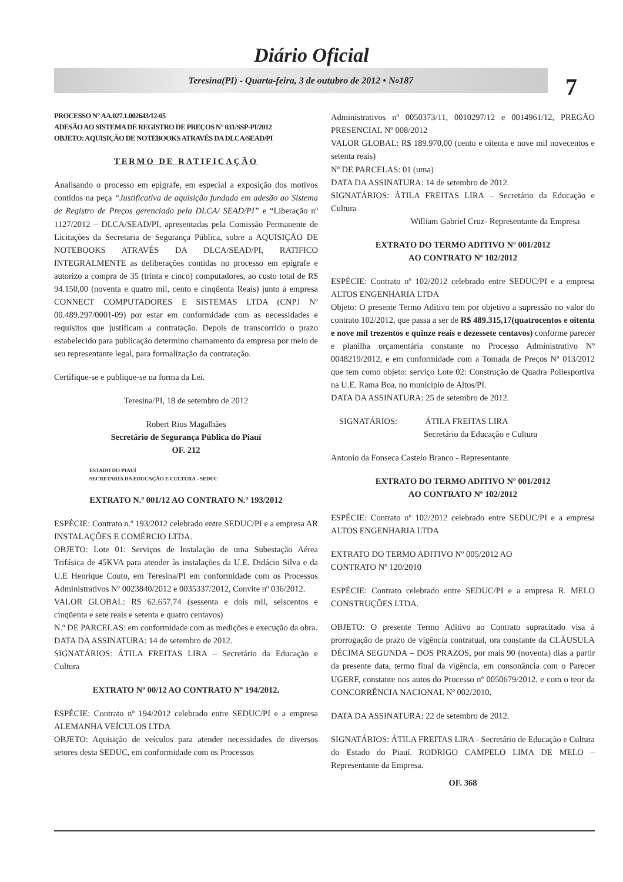Diário Oficial
Teresina(PI) - Quarta-feira, 3 de outubro de 2012 • N<sup>o</sup> 187
7
PROCESSO N° AA.027.1.002643/12-05
ADESÃO AO SISTEMA DE REGISTRO DE PREÇOS N° 031/SSP-PI/2012
OBJETO: AQUISIÇÃO DE NOTEBOOKS ATRAVÉS DA DLCA/SEAD/PI
TERMO DE RATIFICAÇÃO
Analisando o processo em epígrafe, em especial a exposição dos motivos contidos na peça “Justificativa de aquisição fundada em adesão ao Sistema de Registro de Preços gerenciado pela DLCA/ SEAD/PI” e “Liberação nº 1127/2012 – DLCA/SEAD/PI, apresentadas pela Comissão Permanente de Licitações da Secretaria de Segurança Pública, sobre a AQUISIÇÃO DE NOTEBOOKS ATRAVÉS DA DLCA/SEAD/PI, RATIFICO INTEGRALMENTE as deliberações contidas no processo em epígrafe e autorizo a compra de 35 (trinta e cinco) computadores, ao custo total de R$ 94.150,00 (noventa e quatro mil, cento e cinqüenta Reais) junto à empresa CONNECT COMPUTADORES E SISTEMAS LTDA (CNPJ Nº 00.489.297/0001-09) por estar em conformidade com as necessidades e requisitos que justificam a contratação. Depois de transcorrido o prazo estabelecido para publicação determino chamamento da empresa por meio de seu representante legal, para formalização da contratação.
Certifique-se e publique-se na forma da Lei.
Teresina/PI, 18 de setembro de 2012
Robert Rios Magalhães
Secretário de Segurança Pública do Piauí
OF. 212
ESTADO DO PIAUÍ
SECRETARIA DA EDUCAÇÃO E CULTURA - SEDUC
EXTRATO N.º 001/12 AO CONTRATO N.º 193/2012
ESPÉCIE: Contrato n.º 193/2012 celebrado entre SEDUC/PI e a empresa AR INSTALAÇÕES E COMÉRCIO LTDA.
OBJETO: Lote 01: Serviços de Instalação de uma Subestação Aérea Trifásica de 45KVA para atender às instalações da U.E. Didácio Silva e da U.E Henrique Couto, em Teresina/PI em conformidade com os Processos Administrativos Nº 0023840/2012 e 0035337/2012, Convite nº 036/2012.
VALOR GLOBAL: R$ 62.657,74 (sessenta e dois mil, seiscentos e cinqüenta e sete reais e setenta e quatro centavos)
N.º DE PARCELAS: em conformidade com as medições e execução da obra.
DATA DA ASSINATURA: 14 de setembro de 2012.
SIGNATÁRIOS: ÁTILA FREITAS LIRA – Secretário da Educação e Cultura
EXTRATO Nº 00/12 AO CONTRATO Nº 194/2012.
ESPÉCIE: Contrato nº 194/2012 celebrado entre SEDUC/PI e a empresa ALEMANHA VEÍCULOS LTDA
OBJETO: Aquisição de veículos para atender necessidades de diversos setores desta SEDUC, em conformidade com os Processos
Administrativos nº 0050373/11, 0010297/12 e 0014961/12, PREGÃO PRESENCIAL Nº 008/2012
VALOR GLOBAL: R$ 189.970,00 (cento e oitenta e nove mil novecentos e setenta reais)
Nº DE PARCELAS: 01 (uma)
DATA DA ASSINATURA: 14 de setembro de 2012.
SIGNATÁRIOS: ÁTILA FREITAS LIRA – Secretário da Educação e Cultura
William Gabriel Cruz- Representante da Empresa
EXTRATO DO TERMO ADITIVO Nº 001/2012
AO CONTRATO Nº 102/2012
ESPÉCIE: Contrato nº 102/2012 celebrado entre SEDUC/PI e a empresa ALTOS ENGENHARIA LTDA
Objeto: O presente Termo Aditivo tem por objetivo a supressão no valor do contrato 102/2012, que passa a ser de R$ 489.315,17(quatrocentos e oitenta e nove mil trezentos e quinze reais e dezessete centavos) conforme parecer e planilha orçamentária constante no Processo Administrativo Nº 0048219/2012, e em conformidade com a Tomada de Preços Nº 013/2012 que tem como objeto: serviço Lote 02: Construção de Quadra Poliesportiva na U.E. Rama Boa, no município de Altos/PI.
DATA DA ASSINATURA: 25 de setembro de 2012.
SIGNATÁRIOS: ÁTILA FREITAS LIRA
Secretário da Educação e Cultura
Antonio da Fonseca Castelo Branco - Representante
EXTRATO DO TERMO ADITIVO Nº 001/2012
AO CONTRATO Nº 102/2012
ESPÉCIE: Contrato nº 102/2012 celebrado entre SEDUC/PI e a empresa ALTOS ENGENHARIA LTDA
EXTRATO DO TERMO ADITIVO Nº 005/2012 AO
CONTRATO Nº 120/2010
ESPÉCIE: Contrato celebrado entre SEDUC/PI e a empresa R. MELO CONSTRUÇÕES LTDA.
OBJETO: O presente Termo Aditivo ao Contrato supracitado visa à prorrogação de prazo de vigência contratual, ora constante da CLÁUSULA DÉCIMA SEGUNDA – DOS PRAZOS, por mais 90 (noventa) dias a partir da presente data, termo final da vigência, em consonância com o Parecer UGERF, constante nos autos do Processo nº 0050679/2012, e com o teor da CONCORRÊNCIA NACIONAL Nº 002/2010.
DATA DA ASSINATURA: 22 de setembro de 2012.
SIGNATÁRIOS: ÁTILA FREITAS LIRA - Secretário de Educação e Cultura do Estado do Piauí. RODRIGO CAMPELO LIMA DE MELO – Representante da Empresa.
OF. 368